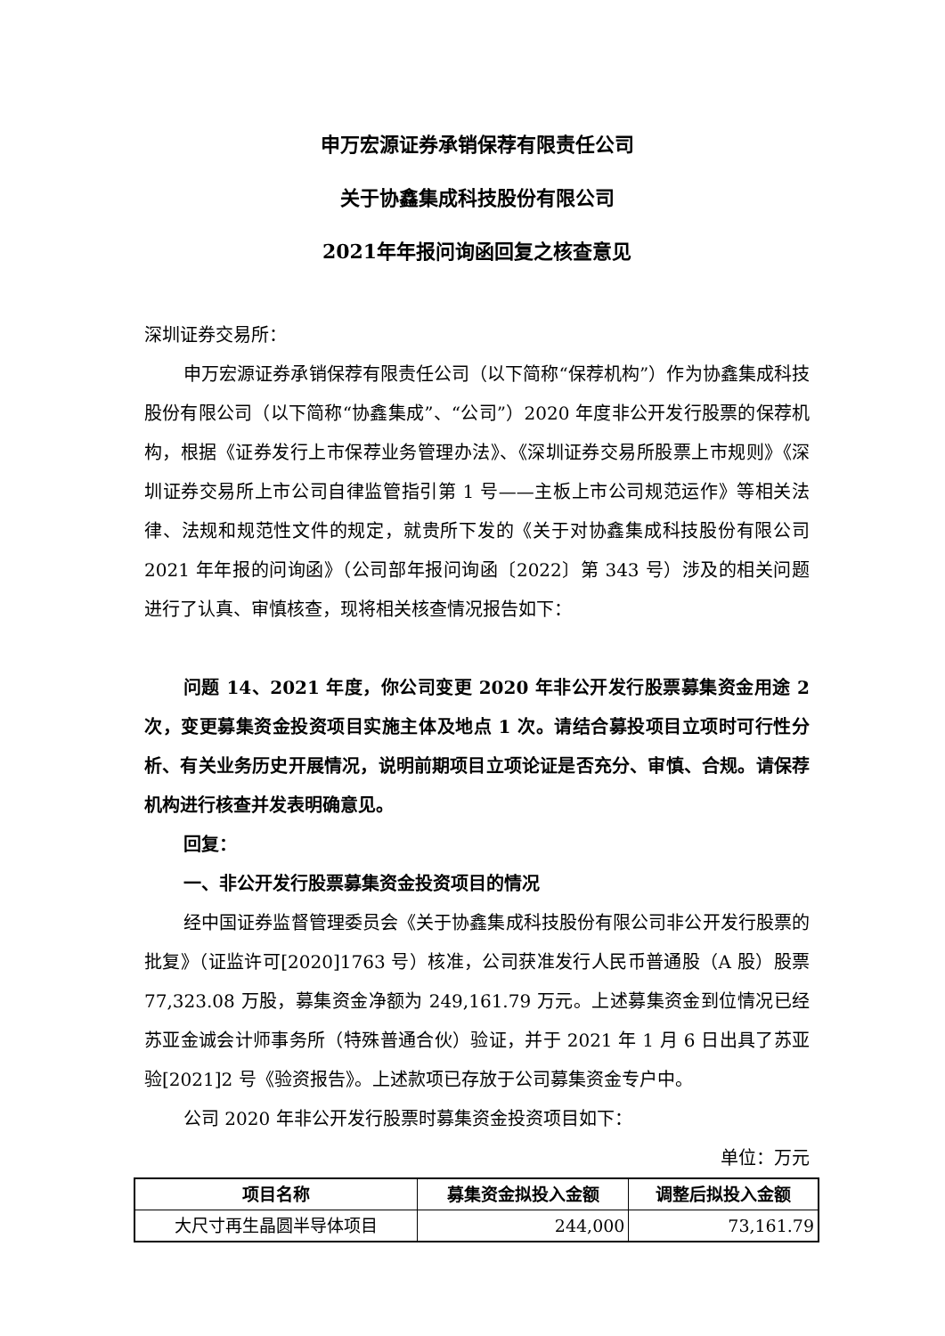申万宏源证券承销保荐有限责任公司
关于协鑫集成科技股份有限公司
2021年年报问询函回复之核查意见
深圳证券交易所：
申万宏源证券承销保荐有限责任公司（以下简称“保荐机构”）作为协鑫集成科技股份有限公司（以下简称“协鑫集成”、“公司”）2020 年度非公开发行股票的保荐机构，根据《证券发行上市保荐业务管理办法》、《深圳证券交易所股票上市规则》《深圳证券交易所上市公司自律监管指引第 1 号——主板上市公司规范运作》等相关法律、法规和规范性文件的规定，就贵所下发的《关于对协鑫集成科技股份有限公司 2021 年年报的问询函》（公司部年报问询函〔2022〕第 343 号）涉及的相关问题进行了认真、审慎核查，现将相关核查情况报告如下：
问题 14、2021 年度，你公司变更 2020 年非公开发行股票募集资金用途 2 次，变更募集资金投资项目实施主体及地点 1 次。请结合募投项目立项时可行性分析、有关业务历史开展情况，说明前期项目立项论证是否充分、审慎、合规。请保荐机构进行核查并发表明确意见。
回复：
一、非公开发行股票募集资金投资项目的情况
经中国证券监督管理委员会《关于协鑫集成科技股份有限公司非公开发行股票的批复》（证监许可[2020]1763 号）核准，公司获准发行人民币普通股（A 股）股票 77,323.08 万股，募集资金净额为 249,161.79 万元。上述募集资金到位情况已经苏亚金诚会计师事务所（特殊普通合伙）验证，并于 2021 年 1 月 6 日出具了苏亚验[2021]2 号《验资报告》。上述款项已存放于公司募集资金专户中。
公司 2020 年非公开发行股票时募集资金投资项目如下：
单位：万元
| 项目名称 | 募集资金拟投入金额 | 调整后拟投入金额 |
| --- | --- | --- |
| 大尺寸再生晶圆半导体项目 | 244,000 | 73,161.79 |